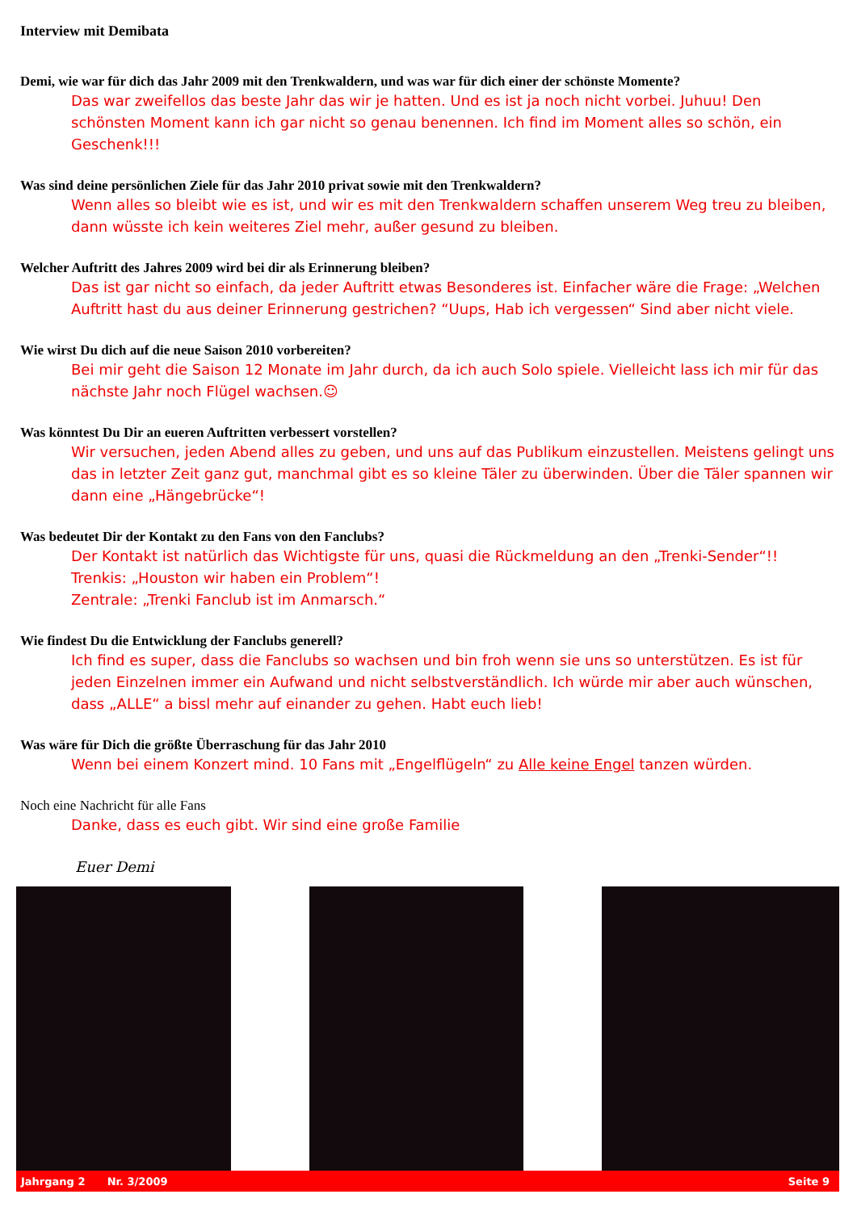Interview mit Demibata
Demi, wie war für dich das Jahr 2009 mit den Trenkwaldern, und was war für dich einer der schönste Momente?
Das war zweifellos das beste Jahr das wir je hatten. Und es ist ja noch nicht vorbei. Juhuu! Den schönsten Moment kann ich gar nicht so genau benennen. Ich find im Moment alles so schön, ein Geschenk!!!
Was sind deine persönlichen Ziele für das Jahr 2010 privat sowie mit den Trenkwaldern?
Wenn alles so bleibt wie es ist, und wir es mit den Trenkwaldern schaffen unserem Weg treu zu bleiben, dann wüsste ich kein weiteres Ziel mehr, außer gesund zu bleiben.
Welcher Auftritt des Jahres 2009 wird bei dir als Erinnerung bleiben?
Das ist gar nicht so einfach, da jeder Auftritt etwas Besonderes ist. Einfacher wäre die Frage: „Welchen Auftritt hast du aus deiner Erinnerung gestrichen? “Uups, Hab ich vergessen“ Sind aber nicht viele.
Wie wirst Du dich auf die neue Saison 2010 vorbereiten?
Bei mir geht die Saison 12 Monate im Jahr durch, da ich auch Solo spiele. Vielleicht lass ich mir für das nächste Jahr noch Flügel wachsen.☺
Was könntest Du Dir an eueren Auftritten verbessert vorstellen?
Wir versuchen, jeden Abend alles zu geben, und uns auf das Publikum einzustellen. Meistens gelingt uns das in letzter Zeit ganz gut, manchmal gibt es so kleine Täler zu überwinden. Über die Täler spannen wir dann eine „Hängebrücke“!
Was bedeutet Dir der Kontakt zu den Fans von den Fanclubs?
Der Kontakt ist natürlich das Wichtigste für uns, quasi die Rückmeldung an den „Trenki-Sender“!!
Trenkis: „Houston wir haben ein Problem“!
Zentrale: „Trenki Fanclub ist im Anmarsch.“
Wie findest Du die Entwicklung der Fanclubs generell?
Ich find es super, dass die Fanclubs so wachsen und bin froh wenn sie uns so unterstützen. Es ist für jeden Einzelnen immer ein Aufwand und nicht selbstverständlich. Ich würde mir aber auch wünschen, dass „ALLE“ a bissl mehr auf einander zu gehen. Habt euch lieb!
Was wäre für Dich die größte Überraschung für das Jahr 2010
Wenn bei einem Konzert mind. 10 Fans mit „Engelflügeln“ zu Alle keine Engel tanzen würden.
Noch eine Nachricht für alle Fans
Danke, dass es euch gibt. Wir sind eine große Familie
Euer Demi
Jahrgang 2 Nr. 3/2009 Seite 9